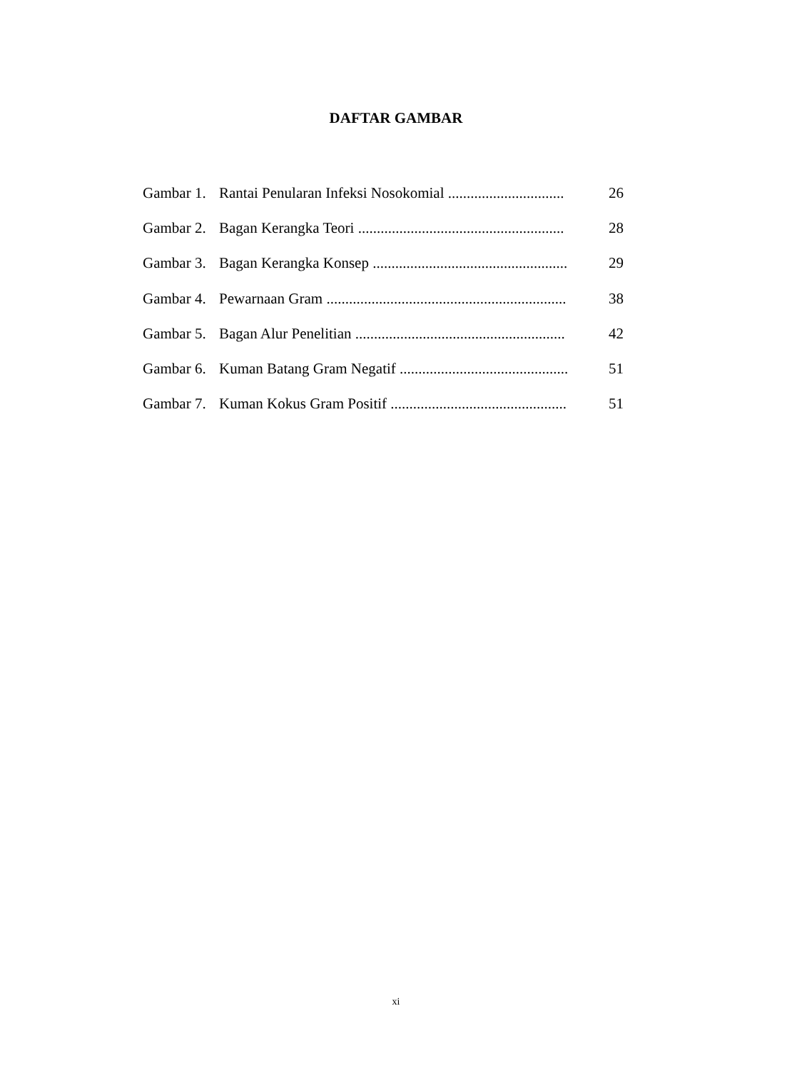DAFTAR GAMBAR
| Gambar 1. | Rantai Penularan Infeksi Nosokomial ............................... | 26 |
| Gambar 2. | Bagan Kerangka Teori ....................................................... | 28 |
| Gambar 3. | Bagan Kerangka Konsep .................................................... | 29 |
| Gambar 4. | Pewarnaan Gram ................................................................ | 38 |
| Gambar 5. | Bagan Alur Penelitian ........................................................ | 42 |
| Gambar 6. | Kuman Batang Gram Negatif ............................................. | 51 |
| Gambar 7. | Kuman Kokus Gram Positif ............................................... | 51 |
xi